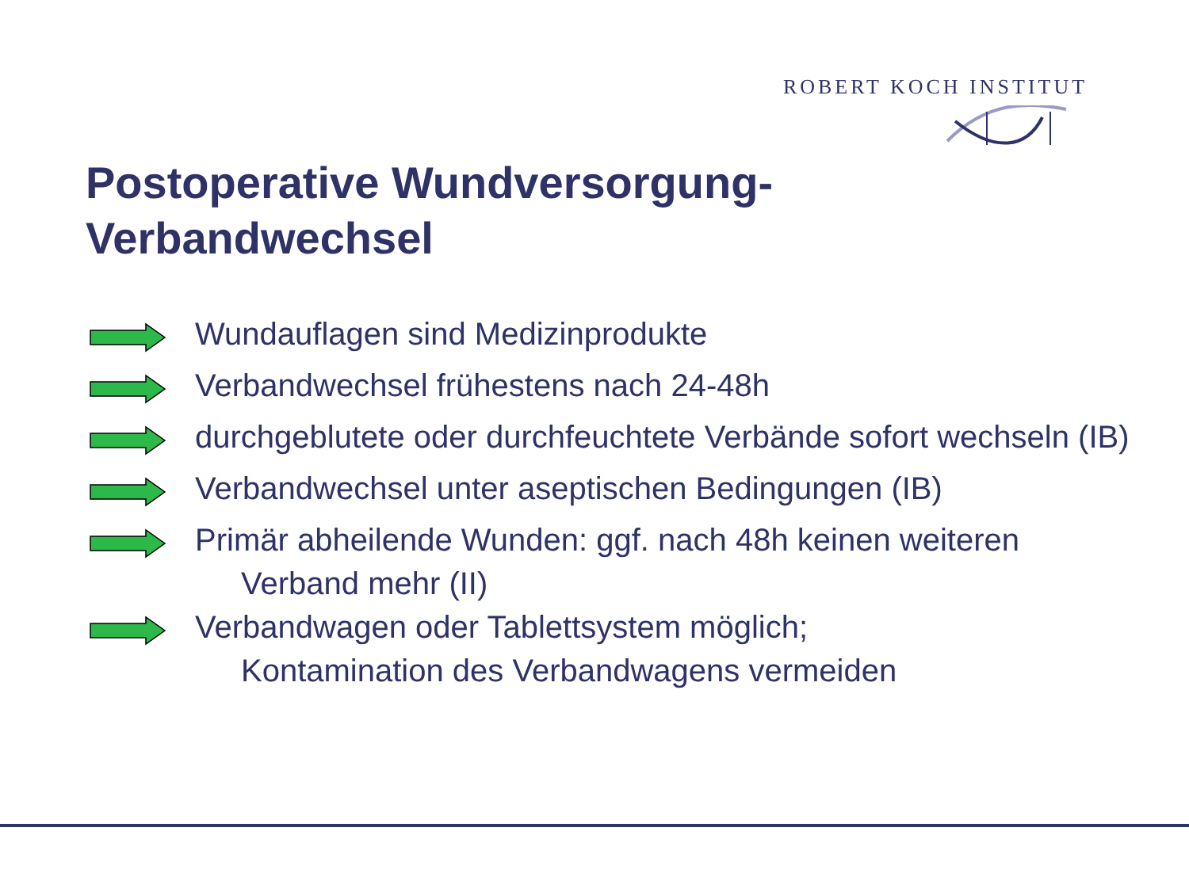ROBERT KOCH INSTITUT
Postoperative Wundversorgung-
Verbandwechsel
Wundauflagen sind Medizinprodukte
Verbandwechsel frühestens nach 24-48h
durchgeblutete oder durchfeuchtete Verbände sofort wechseln (IB)
Verbandwechsel unter aseptischen Bedingungen (IB)
Primär abheilende Wunden: ggf. nach 48h keinen weiteren
Verband mehr (II)
Verbandwagen oder Tablettsystem möglich;
Kontamination des Verbandwagens vermeiden